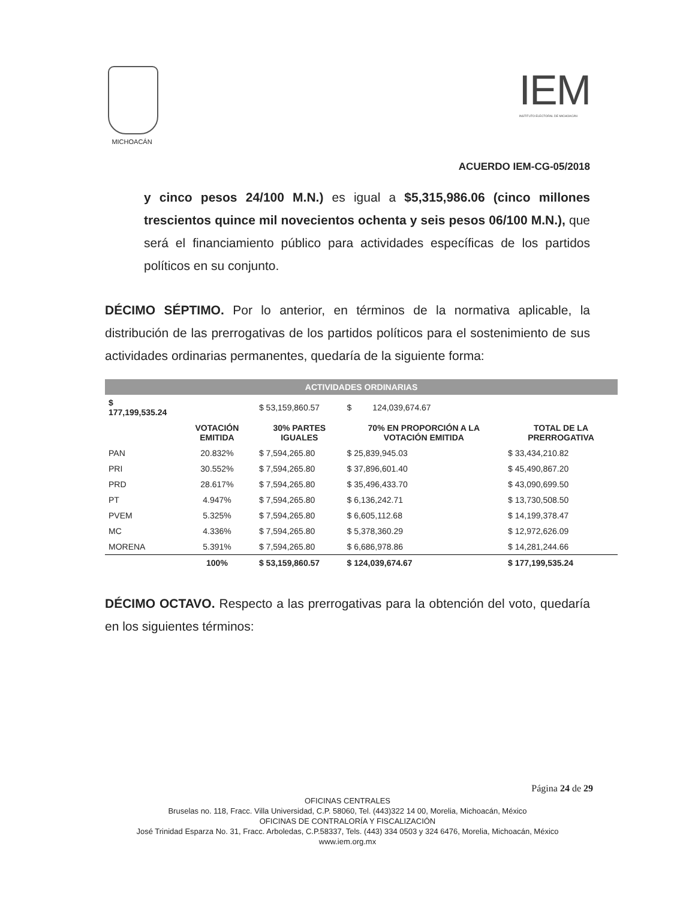MICHOACÁN
IEM
INSTITUTO ELECTORAL DE MICHOACÁN
ACUERDO IEM-CG-05/2018
y cinco pesos 24/100 M.N.) es igual a $5,315,986.06 (cinco millones trescientos quince mil novecientos ochenta y seis pesos 06/100 M.N.), que será el financiamiento público para actividades específicas de los partidos políticos en su conjunto.
DÉCIMO SÉPTIMO. Por lo anterior, en términos de la normativa aplicable, la distribución de las prerrogativas de los partidos políticos para el sostenimiento de sus actividades ordinarias permanentes, quedaría de la siguiente forma:
| ACTIVIDADES ORDINARIAS | | | | |
| $ 177,199,535.24 | | $ 53,159,860.57 | $ 124,039,674.67 | |
| | VOTACIÓN EMITIDA | 30% PARTES IGUALES | 70% EN PROPORCIÓN A LA VOTACIÓN EMITIDA | TOTAL DE LA PRERROGATIVA |
| PAN | 20.832% | $ 7,594,265.80 | $ 25,839,945.03 | $ 33,434,210.82 |
| PRI | 30.552% | $ 7,594,265.80 | $ 37,896,601.40 | $ 45,490,867.20 |
| PRD | 28.617% | $ 7,594,265.80 | $ 35,496,433.70 | $ 43,090,699.50 |
| PT | 4.947% | $ 7,594,265.80 | $ 6,136,242.71 | $ 13,730,508.50 |
| PVEM | 5.325% | $ 7,594,265.80 | $ 6,605,112.68 | $ 14,199,378.47 |
| MC | 4.336% | $ 7,594,265.80 | $ 5,378,360.29 | $ 12,972,626.09 |
| MORENA | 5.391% | $ 7,594,265.80 | $ 6,686,978.86 | $ 14,281,244.66 |
| | 100% | $ 53,159,860.57 | $ 124,039,674.67 | $ 177,199,535.24 |
DÉCIMO OCTAVO. Respecto a las prerrogativas para la obtención del voto, quedaría en los siguientes términos:
Página 24 de 29
OFICINAS CENTRALES
Bruselas no. 118, Fracc. Villa Universidad, C.P. 58060, Tel. (443)322 14 00, Morelia, Michoacán, México
OFICINAS DE CONTRALORÍA Y FISCALIZACIÓN
José Trinidad Esparza No. 31, Fracc. Arboledas, C.P.58337, Tels. (443) 334 0503 y 324 6476, Morelia, Michoacán, México
www.iem.org.mx